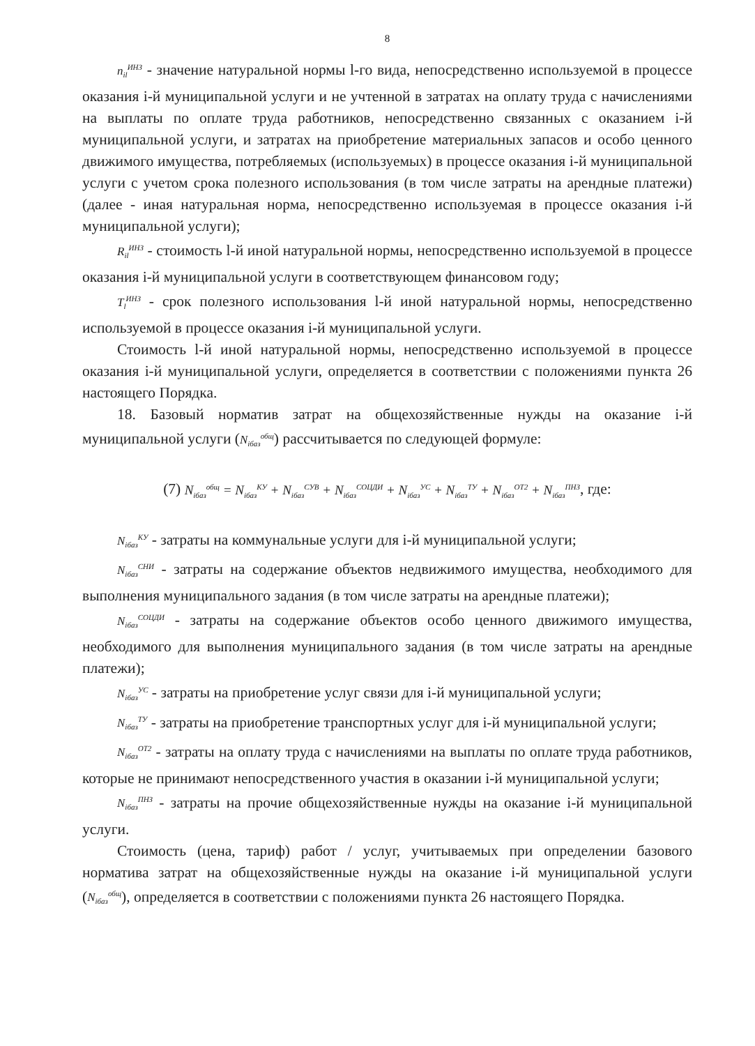8
n<sub>il</sub><sup>ИНЗ</sup> - значение натуральной нормы l-го вида, непосредственно используемой в процессе оказания i-й муниципальной услуги и не учтенной в затратах на оплату труда с начислениями на выплаты по оплате труда работников, непосредственно связанных с оказанием i-й муниципальной услуги, и затратах на приобретение материальных запасов и особо ценного движимого имущества, потребляемых (используемых) в процессе оказания i-й муниципальной услуги с учетом срока полезного использования (в том числе затраты на арендные платежи) (далее - иная натуральная норма, непосредственно используемая в процессе оказания i-й муниципальной услуги);
R<sub>il</sub><sup>ИНЗ</sup> - стоимость l-й иной натуральной нормы, непосредственно используемой в процессе оказания i-й муниципальной услуги в соответствующем финансовом году;
T<sub>l</sub><sup>ИНЗ</sup> - срок полезного использования l-й иной натуральной нормы, непосредственно используемой в процессе оказания i-й муниципальной услуги.
Стоимость l-й иной натуральной нормы, непосредственно используемой в процессе оказания i-й муниципальной услуги, определяется в соответствии с положениями пункта 26 настоящего Порядка.
18. Базовый норматив затрат на общехозяйственные нужды на оказание i-й муниципальной услуги (N<sub>iбаз</sub><sup>общ</sup>) рассчитывается по следующей формуле:
(7) N<sub>iбаз</sub><sup>общ</sup> = N<sub>iбаз</sub><sup>КУ</sup> + N<sub>iбаз</sub><sup>СУВ</sup> + N<sub>iбаз</sub><sup>СОЦДИ</sup> + N<sub>iбаз</sub><sup>УС</sup> + N<sub>iбаз</sub><sup>ТУ</sup> + N<sub>iбаз</sub><sup>ОТ2</sup> + N<sub>iбаз</sub><sup>ПНЗ</sup>, где:
N<sub>iбаз</sub><sup>КУ</sup> - затраты на коммунальные услуги для i-й муниципальной услуги;
N<sub>iбаз</sub><sup>СНИ</sup> - затраты на содержание объектов недвижимого имущества, необходимого для выполнения муниципального задания (в том числе затраты на арендные платежи);
N<sub>iбаз</sub><sup>СОЦДИ</sup> - затраты на содержание объектов особо ценного движимого имущества, необходимого для выполнения муниципального задания (в том числе затраты на арендные платежи);
N<sub>iбаз</sub><sup>УС</sup> - затраты на приобретение услуг связи для i-й муниципальной услуги;
N<sub>iбаз</sub><sup>ТУ</sup> - затраты на приобретение транспортных услуг для i-й муниципальной услуги;
N<sub>iбаз</sub><sup>ОТ2</sup> - затраты на оплату труда с начислениями на выплаты по оплате труда работников, которые не принимают непосредственного участия в оказании i-й муниципальной услуги;
N<sub>iбаз</sub><sup>ПНЗ</sup> - затраты на прочие общехозяйственные нужды на оказание i-й муниципальной услуги.
Стоимость (цена, тариф) работ / услуг, учитываемых при определении базового норматива затрат на общехозяйственные нужды на оказание i-й муниципальной услуги (N<sub>iбаз</sub><sup>общ</sup>), определяется в соответствии с положениями пункта 26 настоящего Порядка.